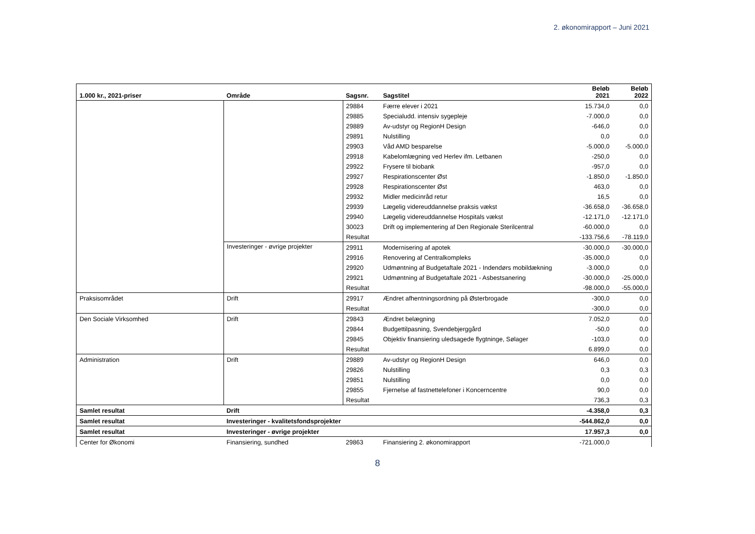2. økonomirapport – Juni 2021
| 1.000 kr., 2021-priser | Område | Sagsnr. | Sagstitel | Beløb 2021 | Beløb 2022 |
| --- | --- | --- | --- | --- | --- |
| | | 29884 | Færre elever i 2021 | 15.734,0 | 0,0 |
| | | 29885 | Specialudd. intensiv sygepleje | -7.000,0 | 0,0 |
| | | 29889 | Av-udstyr og RegionH Design | -646,0 | 0,0 |
| | | 29891 | Nulstilling | 0,0 | 0,0 |
| | | 29903 | Våd AMD besparelse | -5.000,0 | -5.000,0 |
| | | 29918 | Kabelomlægning ved Herlev ifm. Letbanen | -250,0 | 0,0 |
| | | 29922 | Frysere til biobank | -957,0 | 0,0 |
| | | 29927 | Respirationscenter Øst | -1.850,0 | -1.850,0 |
| | | 29928 | Respirationscenter Øst | 463,0 | 0,0 |
| | | 29932 | Midler medicinråd retur | 16,5 | 0,0 |
| | | 29939 | Lægelig videreuddannelse praksis vækst | -36.658,0 | -36.658,0 |
| | | 29940 | Lægelig videreuddannelse Hospitals vækst | -12.171,0 | -12.171,0 |
| | | 30023 | Drift og implementering af Den Regionale Sterilcentral | -60.000,0 | 0,0 |
| | | Resultat | | -133.756,6 | -78.119,0 |
| | Investeringer - øvrige projekter | 29911 | Modernisering af apotek | -30.000,0 | -30.000,0 |
| | | 29916 | Renovering af Centralkompleks | -35.000,0 | 0,0 |
| | | 29920 | Udmøntning af Budgetaftale 2021 - Indendørs mobildækning | -3.000,0 | 0,0 |
| | | 29921 | Udmøntning af Budgetaftale 2021 - Asbestsanering | -30.000,0 | -25.000,0 |
| | | Resultat | | -98.000,0 | -55.000,0 |
| Praksisområdet | Drift | 29917 | Ændret afhentningsordning på Østerbrogade | -300,0 | 0,0 |
| | | Resultat | | -300,0 | 0,0 |
| Den Sociale Virksomhed | Drift | 29843 | Ændret belægning | 7.052,0 | 0,0 |
| | | 29844 | Budgettilpasning, Svendebjerggård | -50,0 | 0,0 |
| | | 29845 | Objektiv finansiering uledsagede flygtninge, Sølager | -103,0 | 0,0 |
| | | Resultat | | 6.899,0 | 0,0 |
| Administration | Drift | 29889 | Av-udstyr og RegionH Design | 646,0 | 0,0 |
| | | 29826 | Nulstilling | 0,3 | 0,3 |
| | | 29851 | Nulstilling | 0,0 | 0,0 |
| | | 29855 | Fjernelse af fastnettelefoner i Koncerncentre | 90,0 | 0,0 |
| | | Resultat | | 736,3 | 0,3 |
| Samlet resultat | Drift | | | -4.358,0 | 0,3 |
| Samlet resultat | Investeringer - kvalitetsfondsprojekter | | | -544.862,0 | 0,0 |
| Samlet resultat | Investeringer - øvrige projekter | | | 17.957,3 | 0,0 |
| Center for Økonomi | Finansiering, sundhed | 29863 | Finansiering 2. økonomirapport | -721.000,0 | |
8